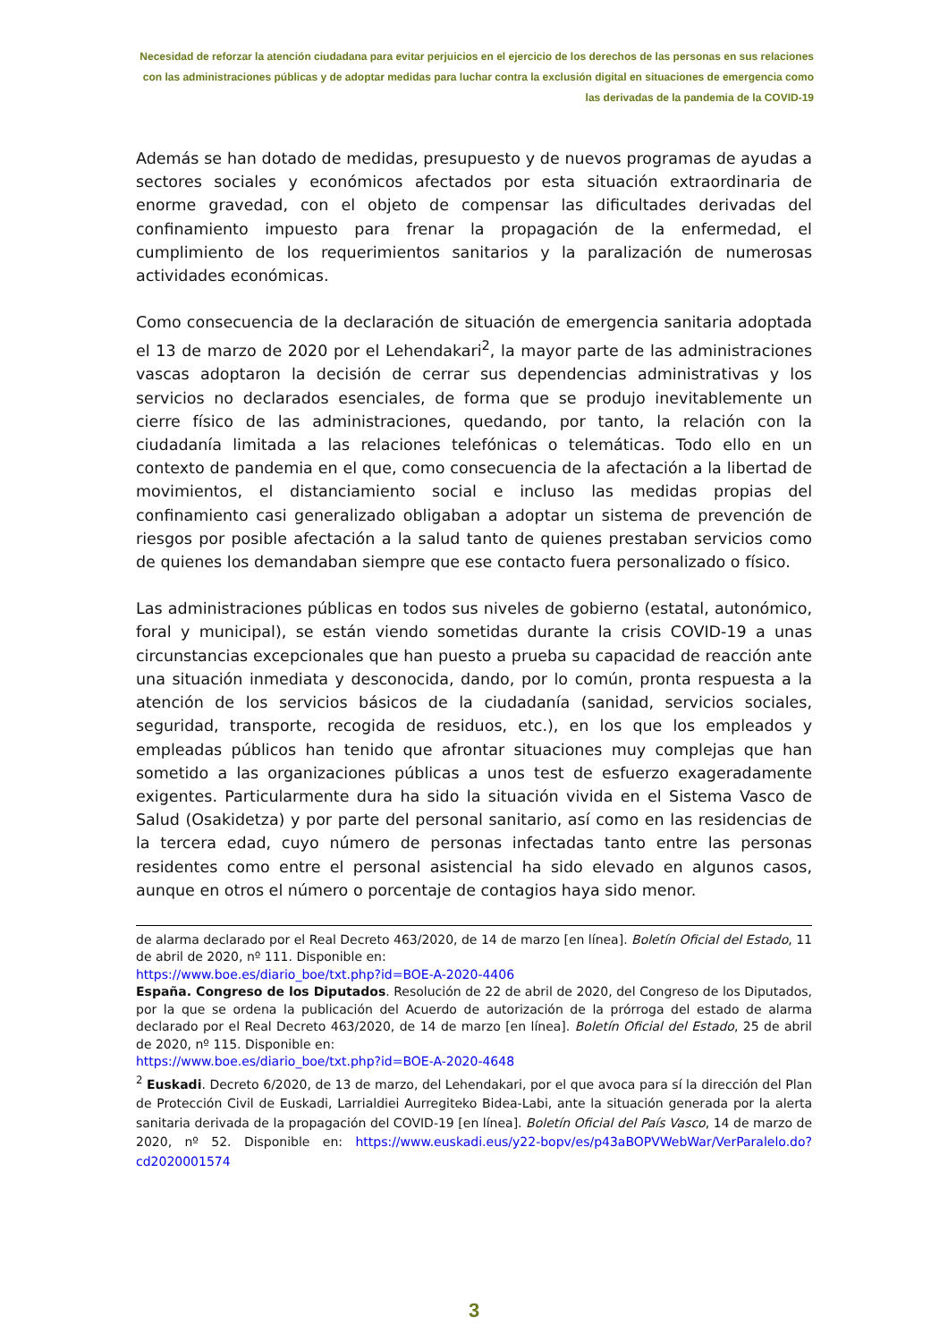Necesidad de reforzar la atención ciudadana para evitar perjuicios en el ejercicio de los derechos de las personas en sus relaciones con las administraciones públicas y de adoptar medidas para luchar contra la exclusión digital en situaciones de emergencia como las derivadas de la pandemia de la COVID-19
Además se han dotado de medidas, presupuesto y de nuevos programas de ayudas a sectores sociales y económicos afectados por esta situación extraordinaria de enorme gravedad, con el objeto de compensar las dificultades derivadas del confinamiento impuesto para frenar la propagación de la enfermedad, el cumplimiento de los requerimientos sanitarios y la paralización de numerosas actividades económicas.
Como consecuencia de la declaración de situación de emergencia sanitaria adoptada el 13 de marzo de 2020 por el Lehendakari<sup>2</sup>, la mayor parte de las administraciones vascas adoptaron la decisión de cerrar sus dependencias administrativas y los servicios no declarados esenciales, de forma que se produjo inevitablemente un cierre físico de las administraciones, quedando, por tanto, la relación con la ciudadanía limitada a las relaciones telefónicas o telemáticas. Todo ello en un contexto de pandemia en el que, como consecuencia de la afectación a la libertad de movimientos, el distanciamiento social e incluso las medidas propias del confinamiento casi generalizado obligaban a adoptar un sistema de prevención de riesgos por posible afectación a la salud tanto de quienes prestaban servicios como de quienes los demandaban siempre que ese contacto fuera personalizado o físico.
Las administraciones públicas en todos sus niveles de gobierno (estatal, autonómico, foral y municipal), se están viendo sometidas durante la crisis COVID-19 a unas circunstancias excepcionales que han puesto a prueba su capacidad de reacción ante una situación inmediata y desconocida, dando, por lo común, pronta respuesta a la atención de los servicios básicos de la ciudadanía (sanidad, servicios sociales, seguridad, transporte, recogida de residuos, etc.), en los que los empleados y empleadas públicos han tenido que afrontar situaciones muy complejas que han sometido a las organizaciones públicas a unos test de esfuerzo exageradamente exigentes. Particularmente dura ha sido la situación vivida en el Sistema Vasco de Salud (Osakidetza) y por parte del personal sanitario, así como en las residencias de la tercera edad, cuyo número de personas infectadas tanto entre las personas residentes como entre el personal asistencial ha sido elevado en algunos casos, aunque en otros el número o porcentaje de contagios haya sido menor.
de alarma declarado por el Real Decreto 463/2020, de 14 de marzo [en línea]. Boletín Oficial del Estado, 11 de abril de 2020, nº 111. Disponible en:
https://www.boe.es/diario_boe/txt.php?id=BOE-A-2020-4406
España. Congreso de los Diputados. Resolución de 22 de abril de 2020, del Congreso de los Diputados, por la que se ordena la publicación del Acuerdo de autorización de la prórroga del estado de alarma declarado por el Real Decreto 463/2020, de 14 de marzo [en línea]. Boletín Oficial del Estado, 25 de abril de 2020, nº 115. Disponible en:
https://www.boe.es/diario_boe/txt.php?id=BOE-A-2020-4648
<sup>2</sup> Euskadi. Decreto 6/2020, de 13 de marzo, del Lehendakari, por el que avoca para sí la dirección del Plan de Protección Civil de Euskadi, Larrialdiei Aurregiteko Bidea-Labi, ante la situación generada por la alerta sanitaria derivada de la propagación del COVID-19 [en línea]. Boletín Oficial del País Vasco, 14 de marzo de 2020, nº 52. Disponible en: https://www.euskadi.eus/y22-bopv/es/p43aBOPVWebWar/VerParalelo.do?cd2020001574
3